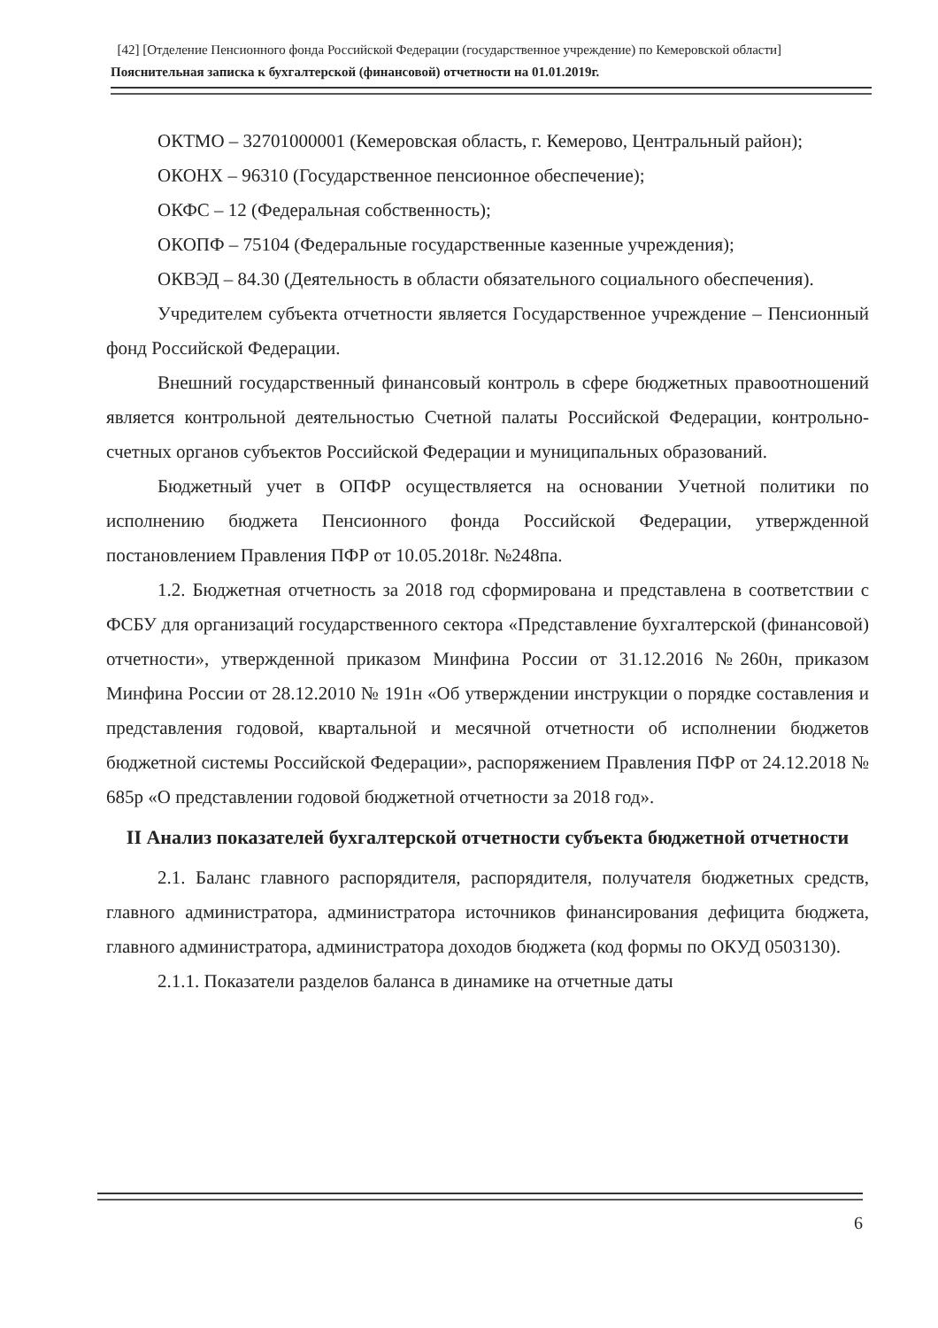[42] [Отделение Пенсионного фонда Российской Федерации (государственное учреждение) по Кемеровской области]
Пояснительная записка к бухгалтерской (финансовой) отчетности на 01.01.2019г.
ОКТМО – 32701000001 (Кемеровская область, г. Кемерово, Центральный район);
ОКОНХ – 96310 (Государственное пенсионное обеспечение);
ОКФС – 12 (Федеральная собственность);
ОКОПФ – 75104 (Федеральные государственные казенные учреждения);
ОКВЭД – 84.30 (Деятельность в области обязательного социального обеспечения).
Учредителем субъекта отчетности является Государственное учреждение – Пенсионный фонд Российской Федерации.
Внешний государственный финансовый контроль в сфере бюджетных правоотношений является контрольной деятельностью Счетной палаты Российской Федерации, контрольно-счетных органов субъектов Российской Федерации и муниципальных образований.
Бюджетный учет в ОПФР осуществляется на основании Учетной политики по исполнению бюджета Пенсионного фонда Российской Федерации, утвержденной постановлением Правления ПФР от 10.05.2018г. №248па.
1.2. Бюджетная отчетность за 2018 год сформирована и представлена в соответствии с ФСБУ для организаций государственного сектора «Представление бухгалтерской (финансовой) отчетности», утвержденной приказом Минфина России от 31.12.2016 №260н, приказом Минфина России от 28.12.2010 № 191н «Об утверждении инструкции о порядке составления и представления годовой, квартальной и месячной отчетности об исполнении бюджетов бюджетной системы Российской Федерации», распоряжением Правления ПФР от 24.12.2018 № 685р «О представлении годовой бюджетной отчетности за 2018 год».
II Анализ показателей бухгалтерской отчетности субъекта бюджетной отчетности
2.1. Баланс главного распорядителя, распорядителя, получателя бюджетных средств, главного администратора, администратора источников финансирования дефицита бюджета, главного администратора, администратора доходов бюджета (код формы по ОКУД 0503130).
2.1.1. Показатели разделов баланса в динамике на отчетные даты
6